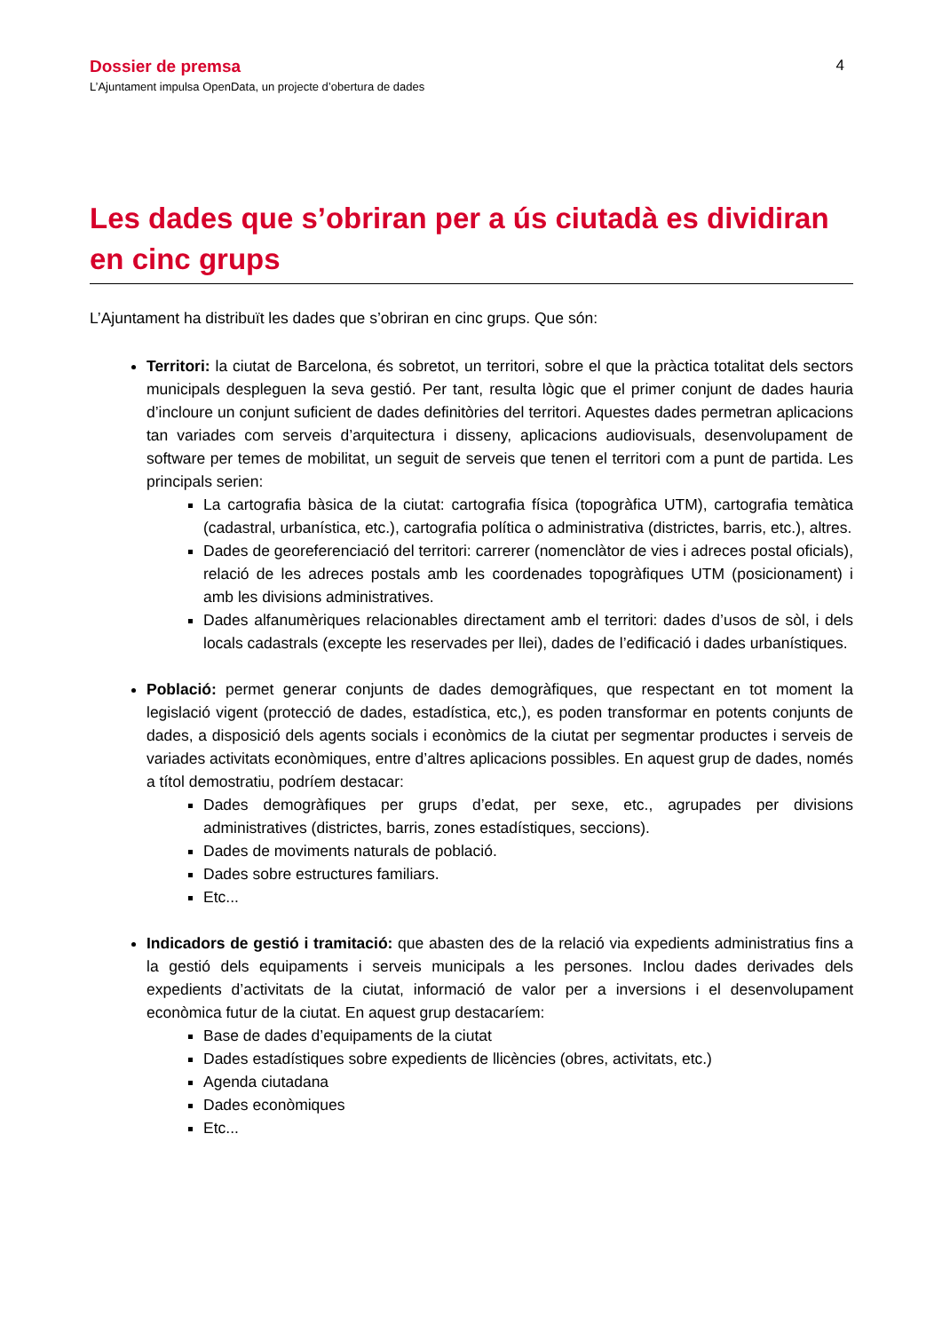Dossier de premsa
L’Ajuntament impulsa OpenData, un projecte d’obertura de dades
4
Les dades que s’obriran per a ús ciutadà es dividiran en cinc grups
L’Ajuntament ha distribuït les dades que s’obriran en cinc grups. Que són:
Territori: la ciutat de Barcelona, és sobretot, un territori, sobre el que la pràctica totalitat dels sectors municipals despleguen la seva gestió. Per tant, resulta lògic que el primer conjunt de dades hauria d’incloure un conjunt suficient de dades definitòries del territori. Aquestes dades permetran aplicacions tan variades com serveis d’arquitectura i disseny, aplicacions audiovisuals, desenvolupament de software per temes de mobilitat, un seguit de serveis que tenen el territori com a punt de partida. Les principals serien:
La cartografia bàsica de la ciutat: cartografia física (topogràfica UTM), cartografia temàtica (cadastral, urbanística, etc.), cartografia política o administrativa (districtes, barris, etc.), altres.
Dades de georeferenciació del territori: carrerer (nomenclàtor de vies i adreces postal oficials), relació de les adreces postals amb les coordenades topogràfiques UTM (posicionament) i amb les divisions administratives.
Dades alfanumèriques relacionables directament amb el territori: dades d’usos de sòl, i dels locals cadastrals (excepte les reservades per llei), dades de l’edificació i dades urbanístiques.
Població: permet generar conjunts de dades demogràfiques, que respectant en tot moment la legislació vigent (protecció de dades, estadística, etc,), es poden transformar en potents conjunts de dades, a disposició dels agents socials i econòmics de la ciutat per segmentar productes i serveis de variades activitats econòmiques, entre d’altres aplicacions possibles. En aquest grup de dades, només a títol demostratiu, podríem destacar:
Dades demogràfiques per grups d’edat, per sexe, etc., agrupades per divisions administratives (districtes, barris, zones estadístiques, seccions).
Dades de moviments naturals de població.
Dades sobre estructures familiars.
Etc...
Indicadors de gestió i tramitació: que abasten des de la relació via expedients administratius fins a la gestió dels equipaments i serveis municipals a les persones. Inclou dades derivades dels expedients d’activitats de la ciutat, informació de valor per a inversions i el desenvolupament econòmica futur de la ciutat. En aquest grup destacaríem:
Base de dades d’equipaments de la ciutat
Dades estadístiques sobre expedients de llicències (obres, activitats, etc.)
Agenda ciutadana
Dades econòmiques
Etc...